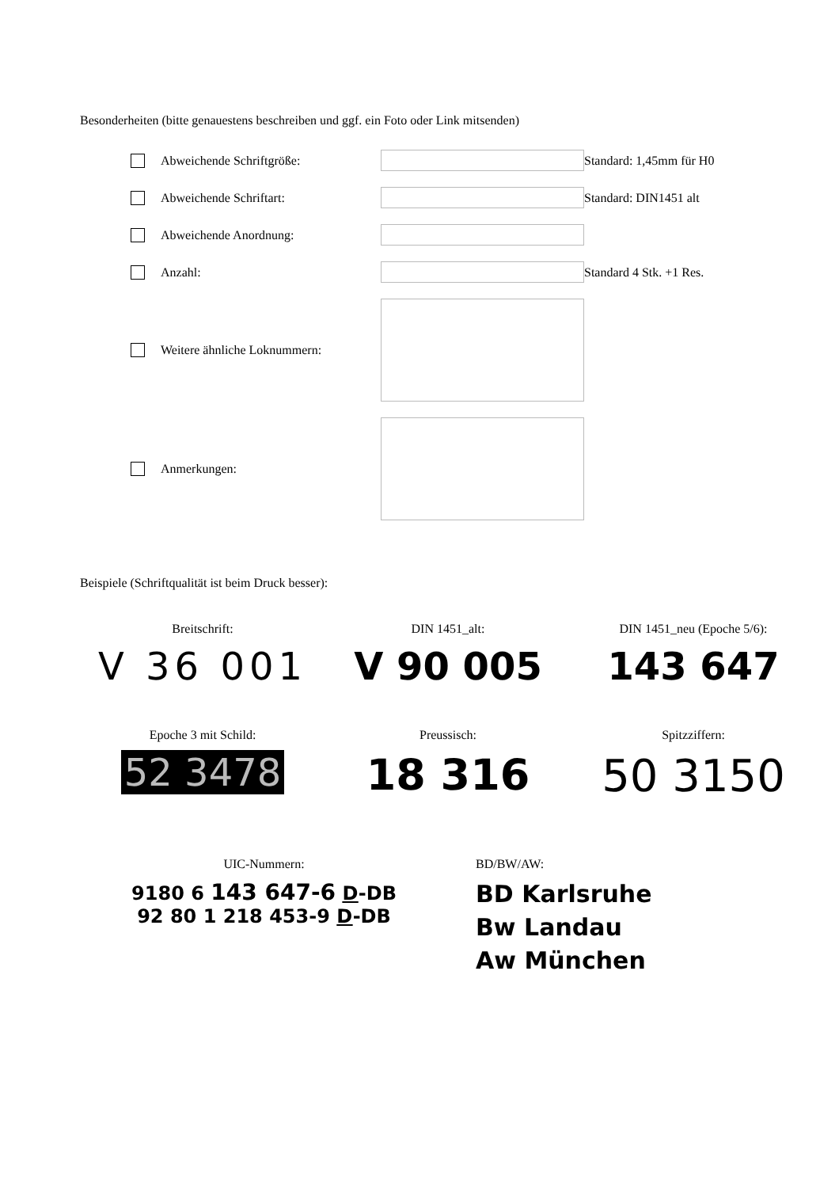Besonderheiten (bitte genauestens beschreiben und ggf. ein Foto oder Link mitsenden)
Abweichende Schriftgröße: Standard: 1,45mm für H0
Abweichende Schriftart: Standard: DIN1451 alt
Abweichende Anordnung:
Anzahl: Standard 4 Stk. +1 Res.
Weitere ähnliche Loknummern:
Anmerkungen:
Beispiele (Schriftqualität ist beim Druck besser):
Breitschrift:
V 36 001
DIN 1451_alt:
V 90 005
DIN 1451_neu (Epoche 5/6):
143 647
Epoche 3 mit Schild:
52 3478
Preussisch:
18 316
Spitzziffern:
50 3150
UIC-Nummern:
9180 6 143 647-6 D-DB
92 80 1 218 453-9 D-DB
BD/BW/AW:
BD Karlsruhe
Bw Landau
Aw München